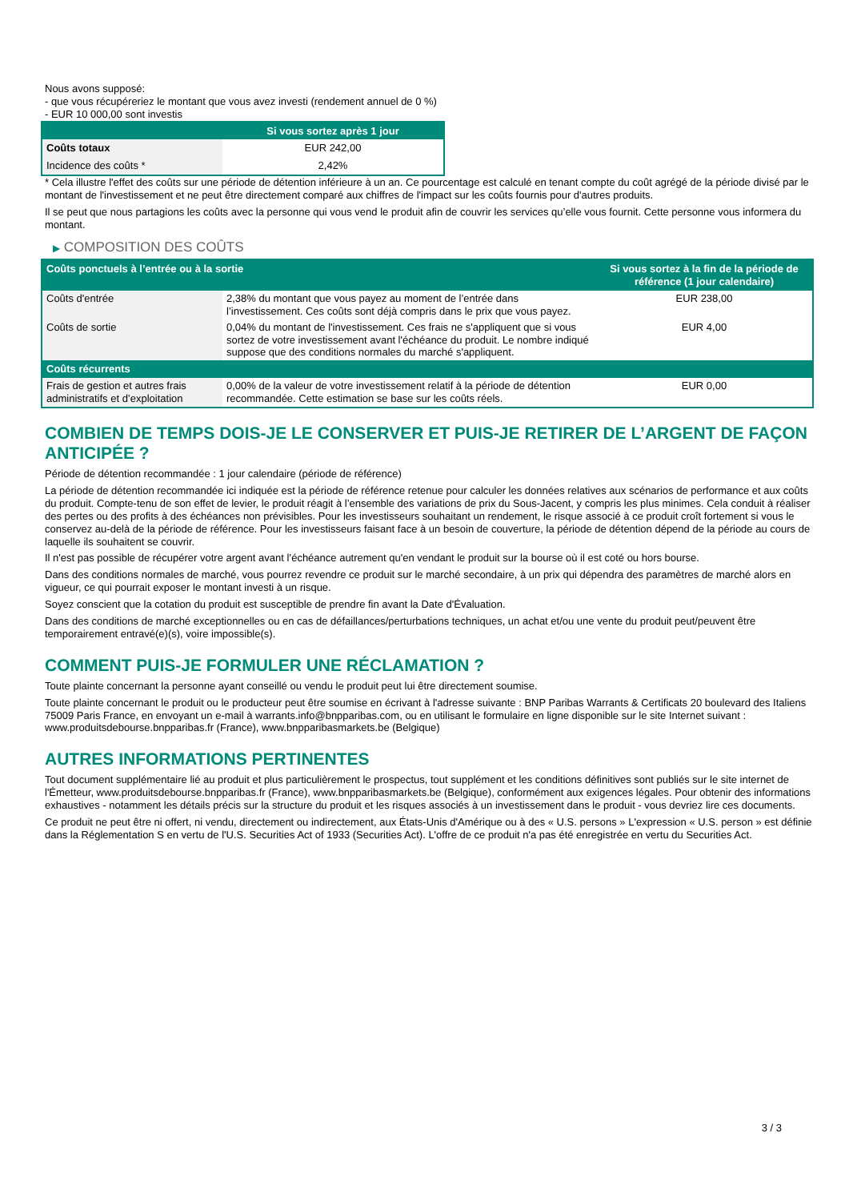Nous avons supposé:
- que vous récupéreriez le montant que vous avez investi (rendement annuel de 0 %)
- EUR 10 000,00 sont investis
| | Si vous sortez après 1 jour |
| --- | --- |
| Coûts totaux | EUR 242,00 |
| Incidence des coûts * | 2,42% |
* Cela illustre l'effet des coûts sur une période de détention inférieure à un an. Ce pourcentage est calculé en tenant compte du coût agrégé de la période divisé par le montant de l'investissement et ne peut être directement comparé aux chiffres de l'impact sur les coûts fournis pour d'autres produits.
Il se peut que nous partagions les coûts avec la personne qui vous vend le produit afin de couvrir les services qu’elle vous fournit. Cette personne vous informera du montant.
▶ COMPOSITION DES COÛTS
| Coûts ponctuels à l’entrée ou à la sortie | | Si vous sortez à la fin de la période de référence (1 jour calendaire) |
| --- | --- | --- |
| Coûts d'entrée | 2,38% du montant que vous payez au moment de l’entrée dans l’investissement. Ces coûts sont déjà compris dans le prix que vous payez. | EUR 238,00 |
| Coûts de sortie | 0,04% du montant de l'investissement. Ces frais ne s'appliquent que si vous sortez de votre investissement avant l'échéance du produit. Le nombre indiqué suppose que des conditions normales du marché s'appliquent. | EUR 4,00 |
| Coûts récurrents | | |
| Frais de gestion et autres frais administratifs et d’exploitation | 0,00% de la valeur de votre investissement relatif à la période de détention recommandée. Cette estimation se base sur les coûts réels. | EUR 0,00 |
COMBIEN DE TEMPS DOIS-JE LE CONSERVER ET PUIS-JE RETIRER DE L’ARGENT DE FAÇON ANTICIPÉE ?
Période de détention recommandée : 1 jour calendaire (période de référence)
La période de détention recommandée ici indiquée est la période de référence retenue pour calculer les données relatives aux scénarios de performance et aux coûts du produit. Compte-tenu de son effet de levier, le produit réagit à l’ensemble des variations de prix du Sous-Jacent, y compris les plus minimes. Cela conduit à réaliser des pertes ou des profits à des échéances non prévisibles. Pour les investisseurs souhaitant un rendement, le risque associé à ce produit croît fortement si vous le conservez au-delà de la période de référence. Pour les investisseurs faisant face à un besoin de couverture, la période de détention dépend de la période au cours de laquelle ils souhaitent se couvrir.
Il n'est pas possible de récupérer votre argent avant l’échéance autrement qu'en vendant le produit sur la bourse où il est coté ou hors bourse.
Dans des conditions normales de marché, vous pourrez revendre ce produit sur le marché secondaire, à un prix qui dépendra des paramètres de marché alors en vigueur, ce qui pourrait exposer le montant investi à un risque.
Soyez conscient que la cotation du produit est susceptible de prendre fin avant la Date d'Évaluation.
Dans des conditions de marché exceptionnelles ou en cas de défaillances/perturbations techniques, un achat et/ou une vente du produit peut/peuvent être temporairement entravé(e)(s), voire impossible(s).
COMMENT PUIS-JE FORMULER UNE RÉCLAMATION ?
Toute plainte concernant la personne ayant conseillé ou vendu le produit peut lui être directement soumise.
Toute plainte concernant le produit ou le producteur peut être soumise en écrivant à l'adresse suivante : BNP Paribas Warrants & Certificats 20 boulevard des Italiens 75009 Paris France, en envoyant un e-mail à warrants.info@bnpparibas.com, ou en utilisant le formulaire en ligne disponible sur le site Internet suivant : www.produitsdebourse.bnpparibas.fr (France), www.bnpparibasmarkets.be (Belgique)
AUTRES INFORMATIONS PERTINENTES
Tout document supplémentaire lié au produit et plus particulièrement le prospectus, tout supplément et les conditions définitives sont publiés sur le site internet de l'Émetteur, www.produitsdebourse.bnpparibas.fr (France), www.bnpparibasmarkets.be (Belgique), conformément aux exigences légales. Pour obtenir des informations exhaustives - notamment les détails précis sur la structure du produit et les risques associés à un investissement dans le produit - vous devriez lire ces documents.
Ce produit ne peut être ni offert, ni vendu, directement ou indirectement, aux États-Unis d'Amérique ou à des « U.S. persons » L'expression « U.S. person » est définie dans la Réglementation S en vertu de l'U.S. Securities Act of 1933 (Securities Act). L'offre de ce produit n'a pas été enregistrée en vertu du Securities Act.
3 / 3